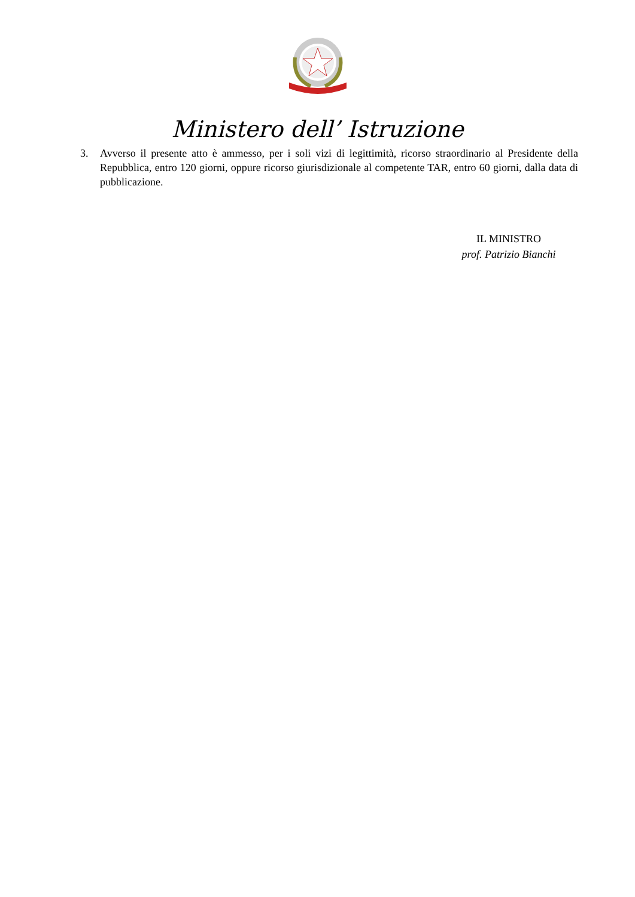Ministero dell’ Istruzione
3. Avverso il presente atto è ammesso, per i soli vizi di legittimità, ricorso straordinario al Presidente della Repubblica, entro 120 giorni, oppure ricorso giurisdizionale al competente TAR, entro 60 giorni, dalla data di pubblicazione.
IL MINISTRO
prof. Patrizio Bianchi